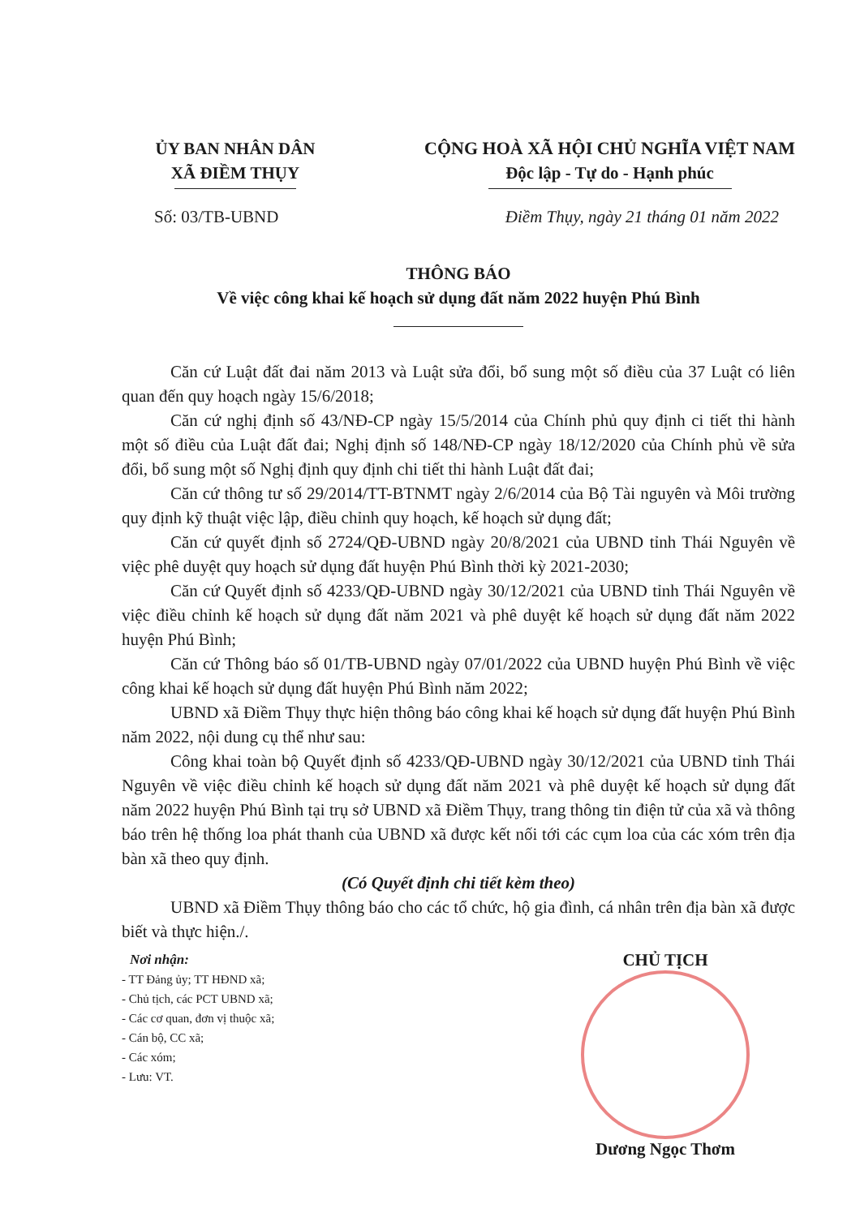ỦY BAN NHÂN DÂN
XÃ ĐIỀM THỤY
CỘNG HOÀ XÃ HỘI CHỦ NGHĨA VIỆT NAM
Độc lập - Tự do - Hạnh phúc
Số: 03/TB-UBND Điềm Thụy, ngày 21 tháng 01 năm 2022
THÔNG BÁO
Về việc công khai kế hoạch sử dụng đất năm 2022 huyện Phú Bình
Căn cứ Luật đất đai năm 2013 và Luật sửa đổi, bổ sung một số điều của 37 Luật có liên quan đến quy hoạch ngày 15/6/2018;
Căn cứ nghị định số 43/NĐ-CP ngày 15/5/2014 của Chính phủ quy định ci tiết thi hành một số điều của Luật đất đai; Nghị định số 148/NĐ-CP ngày 18/12/2020 của Chính phủ về sửa đổi, bổ sung một số Nghị định quy định chi tiết thi hành Luật đất đai;
Căn cứ thông tư số 29/2014/TT-BTNMT ngày 2/6/2014 của Bộ Tài nguyên và Môi trường quy định kỹ thuật việc lập, điều chỉnh quy hoạch, kế hoạch sử dụng đất;
Căn cứ quyết định số 2724/QĐ-UBND ngày 20/8/2021 của UBND tỉnh Thái Nguyên về việc phê duyệt quy hoạch sử dụng đất huyện Phú Bình thời kỳ 2021-2030;
Căn cứ Quyết định số 4233/QĐ-UBND ngày 30/12/2021 của UBND tỉnh Thái Nguyên về việc điều chỉnh kế hoạch sử dụng đất năm 2021 và phê duyệt kế hoạch sử dụng đất năm 2022 huyện Phú Bình;
Căn cứ Thông báo số 01/TB-UBND ngày 07/01/2022 của UBND huyện Phú Bình về việc công khai kế hoạch sử dụng đất huyện Phú Bình năm 2022;
UBND xã Điềm Thụy thực hiện thông báo công khai kế hoạch sử dụng đất huyện Phú Bình năm 2022, nội dung cụ thể như sau:
Công khai toàn bộ Quyết định số 4233/QĐ-UBND ngày 30/12/2021 của UBND tỉnh Thái Nguyên về việc điều chỉnh kế hoạch sử dụng đất năm 2021 và phê duyệt kế hoạch sử dụng đất năm 2022 huyện Phú Bình tại trụ sở UBND xã Điềm Thụy, trang thông tin điện tử của xã và thông báo trên hệ thống loa phát thanh của UBND xã được kết nối tới các cụm loa của các xóm trên địa bàn xã theo quy định.
(Có Quyết định chi tiết kèm theo)
UBND xã Điềm Thụy thông báo cho các tổ chức, hộ gia đình, cá nhân trên địa bàn xã được biết và thực hiện./.
Nơi nhận:
- TT Đảng ủy; TT HĐND xã;
- Chủ tịch, các PCT UBND xã;
- Các cơ quan, đơn vị thuộc xã;
- Cán bộ, CC xã;
- Các xóm;
- Lưu: VT.
CHỦ TỊCH
Dương Ngọc Thơm